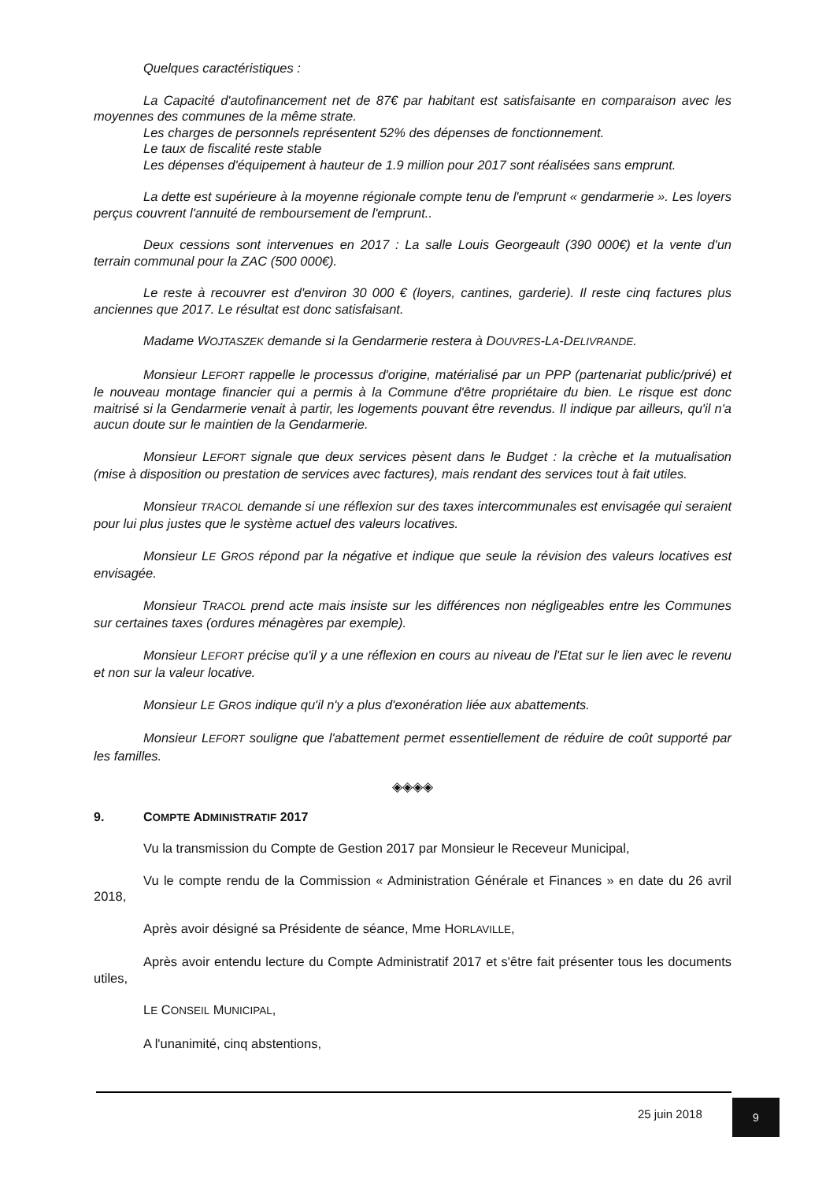Quelques caractéristiques :
La Capacité d'autofinancement net de 87€ par habitant est satisfaisante en comparaison avec les moyennes des communes de la même strate.
Les charges de personnels représentent 52% des dépenses de fonctionnement.
Le taux de fiscalité reste stable
Les dépenses d'équipement à hauteur de 1.9 million pour 2017 sont réalisées sans emprunt.
La dette est supérieure à la moyenne régionale compte tenu de l'emprunt « gendarmerie ». Les loyers perçus couvrent l'annuité de remboursement de l'emprunt..
Deux cessions sont intervenues en 2017 : La salle Louis Georgeault (390 000€) et la vente d'un terrain communal pour la ZAC (500 000€).
Le reste à recouvrer est d'environ 30 000 € (loyers, cantines, garderie). Il reste cinq factures plus anciennes que 2017. Le résultat est donc satisfaisant.
Madame WOJTASZEK demande si la Gendarmerie restera à DOUVRES-LA-DELIVRANDE.
Monsieur LEFORT rappelle le processus d'origine, matérialisé par un PPP (partenariat public/privé) et le nouveau montage financier qui a permis à la Commune d'être propriétaire du bien. Le risque est donc maitrisé si la Gendarmerie venait à partir, les logements pouvant être revendus. Il indique par ailleurs, qu'il n'a aucun doute sur le maintien de la Gendarmerie.
Monsieur LEFORT signale que deux services pèsent dans le Budget : la crèche et la mutualisation (mise à disposition ou prestation de services avec factures), mais rendant des services tout à fait utiles.
Monsieur TRACOL demande si une réflexion sur des taxes intercommunales est envisagée qui seraient pour lui plus justes que le système actuel des valeurs locatives.
Monsieur LE GROS répond par la négative et indique que seule la révision des valeurs locatives est envisagée.
Monsieur TRACOL prend acte mais insiste sur les différences non négligeables entre les Communes sur certaines taxes (ordures ménagères par exemple).
Monsieur LEFORT précise qu'il y a une réflexion en cours au niveau de l'Etat sur le lien avec le revenu et non sur la valeur locative.
Monsieur LE GROS indique qu'il n'y a plus d'exonération liée aux abattements.
Monsieur LEFORT souligne que l'abattement permet essentiellement de réduire de coût supporté par les familles.
◈◈◈◈
9. COMPTE ADMINISTRATIF 2017
Vu la transmission du Compte de Gestion 2017 par Monsieur le Receveur Municipal,
Vu le compte rendu de la Commission « Administration Générale et Finances » en date du 26 avril 2018,
Après avoir désigné sa Présidente de séance, Mme HORLAVILLE,
Après avoir entendu lecture du Compte Administratif 2017 et s'être fait présenter tous les documents utiles,
LE CONSEIL MUNICIPAL,
A l'unanimité, cinq abstentions,
25 juin 2018
9